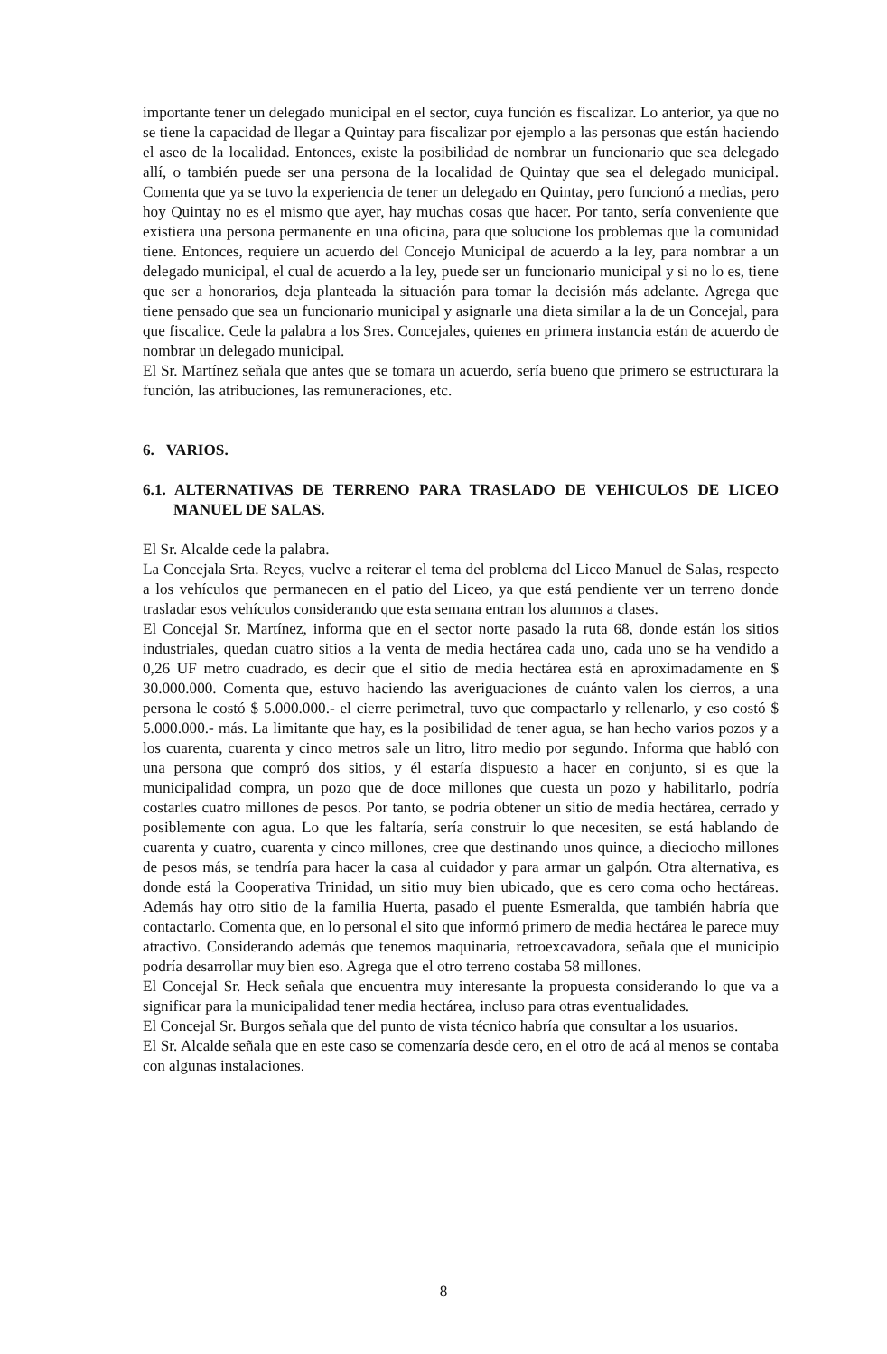importante tener un delegado municipal en el sector, cuya función es fiscalizar. Lo anterior, ya que no se tiene la capacidad de llegar a Quintay para fiscalizar por ejemplo a las personas que están haciendo el aseo de la localidad. Entonces, existe la posibilidad de nombrar un funcionario que sea delegado allí, o también puede ser una persona de la localidad de Quintay que sea el delegado municipal. Comenta que ya se tuvo la experiencia de tener un delegado en Quintay, pero funcionó a medias, pero hoy Quintay no es el mismo que ayer, hay muchas cosas que hacer. Por tanto, sería conveniente que existiera una persona permanente en una oficina, para que solucione los problemas que la comunidad tiene. Entonces, requiere un acuerdo del Concejo Municipal de acuerdo a la ley, para nombrar a un delegado municipal, el cual de acuerdo a la ley, puede ser un funcionario municipal y si no lo es, tiene que ser a honorarios, deja planteada la situación para tomar la decisión más adelante. Agrega que tiene pensado que sea un funcionario municipal y asignarle una dieta similar a la de un Concejal, para que fiscalice. Cede la palabra a los Sres. Concejales, quienes en primera instancia están de acuerdo de nombrar un delegado municipal.
El Sr. Martínez señala que antes que se tomara un acuerdo, sería bueno que primero se estructurara la función, las atribuciones, las remuneraciones, etc.
6. VARIOS.
6.1. ALTERNATIVAS DE TERRENO PARA TRASLADO DE VEHICULOS DE LICEO MANUEL DE SALAS.
El Sr. Alcalde cede la palabra.
La Concejala Srta. Reyes, vuelve a reiterar el tema del problema del Liceo Manuel de Salas, respecto a los vehículos que permanecen en el patio del Liceo, ya que está pendiente ver un terreno donde trasladar esos vehículos considerando que esta semana entran los alumnos a clases.
El Concejal Sr. Martínez, informa que en el sector norte pasado la ruta 68, donde están los sitios industriales, quedan cuatro sitios a la venta de media hectárea cada uno, cada uno se ha vendido a 0,26 UF metro cuadrado, es decir que el sitio de media hectárea está en aproximadamente en $ 30.000.000. Comenta que, estuvo haciendo las averiguaciones de cuánto valen los cierros, a una persona le costó $ 5.000.000.- el cierre perimetral, tuvo que compactarlo y rellenarlo, y eso costó $ 5.000.000.- más. La limitante que hay, es la posibilidad de tener agua, se han hecho varios pozos y a los cuarenta, cuarenta y cinco metros sale un litro, litro medio por segundo. Informa que habló con una persona que compró dos sitios, y él estaría dispuesto a hacer en conjunto, si es que la municipalidad compra, un pozo que de doce millones que cuesta un pozo y habilitarlo, podría costarles cuatro millones de pesos. Por tanto, se podría obtener un sitio de media hectárea, cerrado y posiblemente con agua. Lo que les faltaría, sería construir lo que necesiten, se está hablando de cuarenta y cuatro, cuarenta y cinco millones, cree que destinando unos quince, a dieciocho millones de pesos más, se tendría para hacer la casa al cuidador y para armar un galpón. Otra alternativa, es donde está la Cooperativa Trinidad, un sitio muy bien ubicado, que es cero coma ocho hectáreas. Además hay otro sitio de la familia Huerta, pasado el puente Esmeralda, que también habría que contactarlo. Comenta que, en lo personal el sito que informó primero de media hectárea le parece muy atractivo. Considerando además que tenemos maquinaria, retroexcavadora, señala que el municipio podría desarrollar muy bien eso. Agrega que el otro terreno costaba 58 millones.
El Concejal Sr. Heck señala que encuentra muy interesante la propuesta considerando lo que va a significar para la municipalidad tener media hectárea, incluso para otras eventualidades.
El Concejal Sr. Burgos señala que del punto de vista técnico habría que consultar a los usuarios.
El Sr. Alcalde señala que en este caso se comenzaría desde cero, en el otro de acá al menos se contaba con algunas instalaciones.
8